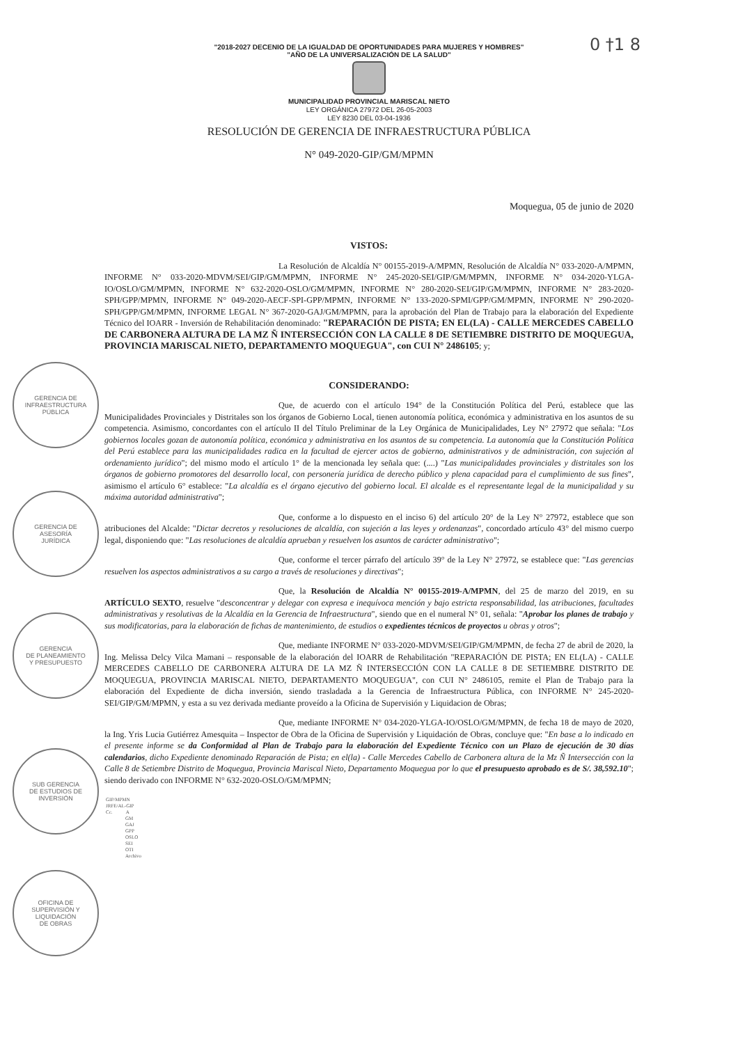0 †1 8
"2018-2027 DECENIO DE LA IGUALDAD DE OPORTUNIDADES PARA MUJERES Y HOMBRES"
"AÑO DE LA UNIVERSALIZACIÓN DE LA SALUD"
MUNICIPALIDAD PROVINCIAL MARISCAL NIETO
LEY ORGÁNICA 27972 DEL 26-05-2003
LEY 8230 DEL 03-04-1936
RESOLUCIÓN DE GERENCIA DE INFRAESTRUCTURA PÚBLICA
N° 049-2020-GIP/GM/MPMN
Moquegua, 05 de junio de 2020
VISTOS:
La Resolución de Alcaldía N° 00155-2019-A/MPMN, Resolución de Alcaldía N° 033-2020-A/MPMN, INFORME N° 033-2020-MDVM/SEI/GIP/GM/MPMN, INFORME N° 245-2020-SEI/GIP/GM/MPMN, INFORME N° 034-2020-YLGA-IO/OSLO/GM/MPMN, INFORME N° 632-2020-OSLO/GM/MPMN, INFORME N° 280-2020-SEI/GIP/GM/MPMN, INFORME N° 283-2020-SPH/GPP/MPMN, INFORME N° 049-2020-AECF-SPI-GPP/MPMN, INFORME N° 133-2020-SPMI/GPP/GM/MPMN, INFORME N° 290-2020-SPH/GPP/GM/MPMN, INFORME LEGAL N° 367-2020-GAJ/GM/MPMN, para la aprobación del Plan de Trabajo para la elaboración del Expediente Técnico del IOARR - Inversión de Rehabilitación denominado: "REPARACIÓN DE PISTA; EN EL(LA) - CALLE MERCEDES CABELLO DE CARBONERA ALTURA DE LA MZ Ñ INTERSECCIÓN CON LA CALLE 8 DE SETIEMBRE DISTRITO DE MOQUEGUA, PROVINCIA MARISCAL NIETO, DEPARTAMENTO MOQUEGUA", con CUI N° 2486105; y;
CONSIDERANDO:
Que, de acuerdo con el artículo 194° de la Constitución Política del Perú, establece que las Municipalidades Provinciales y Distritales son los órganos de Gobierno Local, tienen autonomía política, económica y administrativa en los asuntos de su competencia. Asimismo, concordantes con el artículo II del Título Preliminar de la Ley Orgánica de Municipalidades, Ley N° 27972 que señala: "Los gobiernos locales gozan de autonomía política, económica y administrativa en los asuntos de su competencia. La autonomía que la Constitución Política del Perú establece para las municipalidades radica en la facultad de ejercer actos de gobierno, administrativos y de administración, con sujeción al ordenamiento jurídico"; del mismo modo el artículo 1° de la mencionada ley señala que: (....) "Las municipalidades provinciales y distritales son los órganos de gobierno promotores del desarrollo local, con personería jurídica de derecho público y plena capacidad para el cumplimiento de sus fines", asimismo el artículo 6° establece: "La alcaldía es el órgano ejecutivo del gobierno local. El alcalde es el representante legal de la municipalidad y su máxima autoridad administrativa";
Que, conforme a lo dispuesto en el inciso 6) del artículo 20° de la Ley N° 27972, establece que son atribuciones del Alcalde: "Dictar decretos y resoluciones de alcaldía, con sujeción a las leyes y ordenanzas", concordado artículo 43° del mismo cuerpo legal, disponiendo que: "Las resoluciones de alcaldía aprueban y resuelven los asuntos de carácter administrativo";
Que, conforme el tercer párrafo del artículo 39° de la Ley N° 27972, se establece que: "Las gerencias resuelven los aspectos administrativos a su cargo a través de resoluciones y directivas";
Que, la Resolución de Alcaldía N° 00155-2019-A/MPMN, del 25 de marzo del 2019, en su ARTÍCULO SEXTO, resuelve "desconcentrar y delegar con expresa e inequívoca mención y bajo estricta responsabilidad, las atribuciones, facultades administrativas y resolutivas de la Alcaldía en la Gerencia de Infraestructura", siendo que en el numeral N° 01, señala: "Aprobar los planes de trabajo y sus modificatorias, para la elaboración de fichas de mantenimiento, de estudios o expedientes técnicos de proyectos u obras y otros";
Que, mediante INFORME N° 033-2020-MDVM/SEI/GIP/GM/MPMN, de fecha 27 de abril de 2020, la Ing. Melissa Delcy Vilca Mamani – responsable de la elaboración del IOARR de Rehabilitación "REPARACIÓN DE PISTA; EN EL(LA) - CALLE MERCEDES CABELLO DE CARBONERA ALTURA DE LA MZ Ñ INTERSECCIÓN CON LA CALLE 8 DE SETIEMBRE DISTRITO DE MOQUEGUA, PROVINCIA MARISCAL NIETO, DEPARTAMENTO MOQUEGUA", con CUI N° 2486105, remite el Plan de Trabajo para la elaboración del Expediente de dicha inversión, siendo trasladada a la Gerencia de Infraestructura Pública, con INFORME N° 245-2020-SEI/GIP/GM/MPMN, y esta a su vez derivada mediante proveído a la Oficina de Supervisión y Liquidacion de Obras;
Que, mediante INFORME N° 034-2020-YLGA-IO/OSLO/GM/MPMN, de fecha 18 de mayo de 2020, la Ing. Yris Lucia Gutiérrez Amesquita – Inspector de Obra de la Oficina de Supervisión y Liquidación de Obras, concluye que: "En base a lo indicado en el presente informe se da Conformidad al Plan de Trabajo para la elaboración del Expediente Técnico con un Plazo de ejecución de 30 días calendarios, dicho Expediente denominado Reparación de Pista; en el(la) - Calle Mercedes Cabello de Carbonera altura de la Mz Ñ Intersección con la Calle 8 de Setiembre Distrito de Moquegua, Provincia Mariscal Nieto, Departamento Moquegua por lo que el presupuesto aprobado es de S/. 38,592.10"; siendo derivado con INFORME N° 632-2020-OSLO/GM/MPMN;
GIP/MPMN
JRFE/AL-GIP
Cc. A
GM
GAJ
GPP
OSLO
SEI
OTI
Archivo
GERENCIA DE
INFRAESTRUCTURA
PÚBLICA
GERENCIA DE
ASESORÍA
JURÍDICA
GERENCIA
DE PLANEAMIENTO
Y PRESUPUESTO
SUB GERENCIA
DE ESTUDIOS DE
INVERSIÓN
OFICINA DE
SUPERVISIÓN Y
LIQUIDACIÓN
DE OBRAS